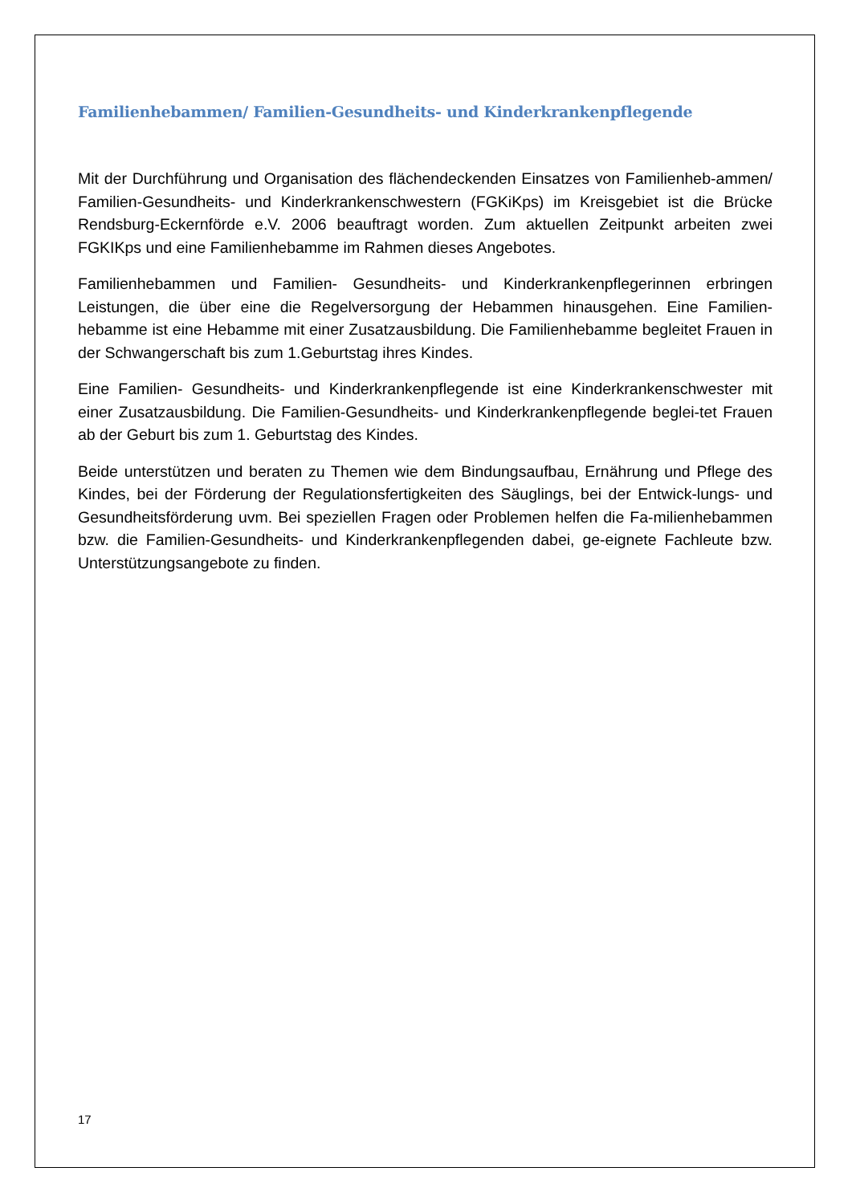Familienhebammen/ Familien-Gesundheits- und Kinderkrankenpflegende
Mit der Durchführung und Organisation des flächendeckenden Einsatzes von Familienheb-ammen/ Familien-Gesundheits- und Kinderkrankenschwestern (FGKiKps) im Kreisgebiet ist die Brücke Rendsburg-Eckernförde e.V. 2006 beauftragt worden. Zum aktuellen Zeitpunkt arbeiten zwei FGKIKps und eine Familienhebamme im Rahmen dieses Angebotes.
Familienhebammen und Familien- Gesundheits- und Kinderkrankenpflegerinnen erbringen Leistungen, die über eine die Regelversorgung der Hebammen hinausgehen. Eine Familien-hebamme ist eine Hebamme mit einer Zusatzausbildung. Die Familienhebamme begleitet Frauen in der Schwangerschaft bis zum 1.Geburtstag ihres Kindes.
Eine Familien- Gesundheits- und Kinderkrankenpflegende ist eine Kinderkrankenschwester mit einer Zusatzausbildung. Die Familien-Gesundheits- und Kinderkrankenpflegende beglei-tet Frauen ab der Geburt bis zum 1. Geburtstag des Kindes.
Beide unterstützen und beraten zu Themen wie dem Bindungsaufbau, Ernährung und Pflege des Kindes, bei der Förderung der Regulationsfertigkeiten des Säuglings, bei der Entwick-lungs- und Gesundheitsförderung uvm. Bei speziellen Fragen oder Problemen helfen die Fa-milienhebammen bzw. die Familien-Gesundheits- und Kinderkrankenpflegenden dabei, ge-eignete Fachleute bzw. Unterstützungsangebote zu finden.
17